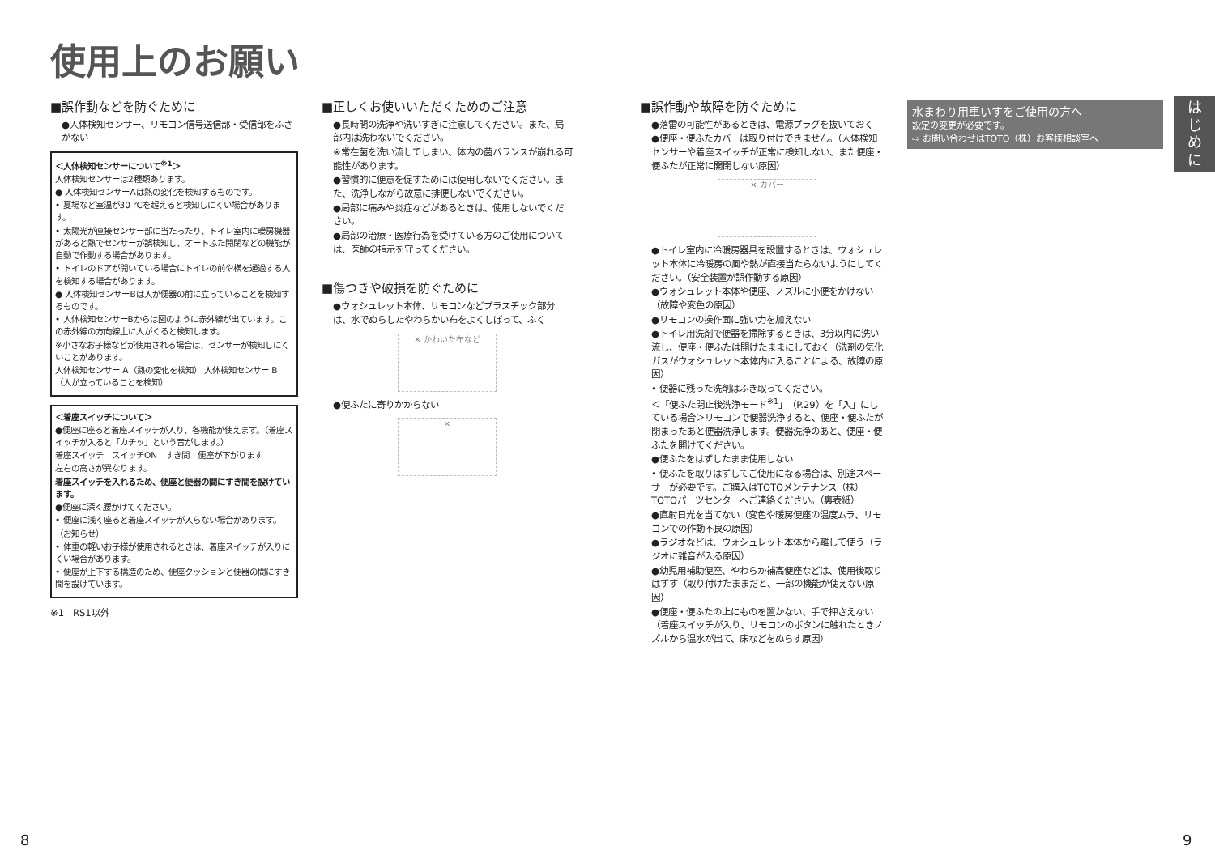使用上のお願い
■誤作動などを防ぐために
●人体検知センサー、リモコン信号送信部・受信部をふさがない
＜人体検知センサーについて<sup>※1</sup>＞
人体検知センサーは2種類あります。
● 人体検知センサーAは熱の変化を検知するものです。
• 夏場など室温が30 ℃を超えると検知しにくい場合があります。
• 太陽光が直接センサー部に当たったり、トイレ室内に暖房機器があると熱でセンサーが誤検知し、オートふた開閉などの機能が自動で作動する場合があります。
• トイレのドアが開いている場合にトイレの前や横を通過する人を検知する場合があります。
● 人体検知センサーBは人が便器の前に立っていることを検知するものです。
• 人体検知センサーBからは図のように赤外線が出ています。この赤外線の方向線上に人がくると検知します。
※小さなお子様などが使用される場合は、センサーが検知しにくいことがあります。
人体検知センサー A（熱の変化を検知） 人体検知センサー B（人が立っていることを検知）
＜着座スイッチについて＞
●便座に座ると着座スイッチが入り、各機能が使えます。（着座スイッチが入ると「カチッ」という音がします。）
着座スイッチ　スイッチON　すき間　便座が下がります
左右の高さが異なります。
着座スイッチを入れるため、便座と便器の間にすき間を設けています。
●便座に深く腰かけてください。
• 便座に浅く座ると着座スイッチが入らない場合があります。
（お知らせ）
• 体重の軽いお子様が使用されるときは、着座スイッチが入りにくい場合があります。
• 便座が上下する構造のため、便座クッションと便器の間にすき間を設けています。
※1　RS1以外
■正しくお使いいただくためのご注意
●長時間の洗浄や洗いすぎに注意してください。また、局部内は洗わないでください。
※常在菌を洗い流してしまい、体内の菌バランスが崩れる可能性があります。
●習慣的に便意を促すためには使用しないでください。また、洗浄しながら故意に排便しないでください。
●局部に痛みや炎症などがあるときは、使用しないでください。
●局部の治療・医療行為を受けている方のご使用については、医師の指示を守ってください。
■傷つきや破損を防ぐために
●ウォシュレット本体、リモコンなどプラスチック部分は、水でぬらしたやわらかい布をよくしぼって、ふく
✕ かわいた布など
●便ふたに寄りかからない
✕
■誤作動や故障を防ぐために
●落雷の可能性があるときは、電源プラグを抜いておく
●便座・便ふたカバーは取り付けできません。（人体検知センサーや着座スイッチが正常に検知しない、また便座・便ふたが正常に開閉しない原因）
✕ カバー
●トイレ室内に冷暖房器具を設置するときは、ウォシュレット本体に冷暖房の風や熱が直接当たらないようにしてください。（安全装置が誤作動する原因）
●ウォシュレット本体や便座、ノズルに小便をかけない（故障や変色の原因）
●リモコンの操作面に強い力を加えない
●トイレ用洗剤で便器を掃除するときは、3分以内に洗い流し、便座・便ふたは開けたままにしておく（洗剤の気化ガスがウォシュレット本体内に入ることによる、故障の原因）
• 便器に残った洗剤はふき取ってください。
＜「便ふた閉止後洗浄モード<sup>※1</sup>」（P.29）を「入」にしている場合＞リモコンで便器洗浄すると、便座・便ふたが閉まったあと便器洗浄します。便器洗浄のあと、便座・便ふたを開けてください。
●便ふたをはずしたまま使用しない
• 便ふたを取りはずしてご使用になる場合は、別途スペーサーが必要です。ご購入はTOTOメンテナンス（株）TOTOパーツセンターへご連絡ください。（裏表紙）
●直射日光を当てない（変色や暖房便座の温度ムラ、リモコンでの作動不良の原因）
●ラジオなどは、ウォシュレット本体から離して使う（ラジオに雑音が入る原因）
●幼児用補助便座、やわらか補高便座などは、使用後取りはずす（取り付けたままだと、一部の機能が使えない原因）
●便座・便ふたの上にものを置かない、手で押さえない（着座スイッチが入り、リモコンのボタンに触れたときノズルから温水が出て、床などをぬらす原因）
水まわり用車いすをご使用の方へ
設定の変更が必要です。
⇨ お問い合わせはTOTO（株）お客様相談室へ
は
じ
め
に
8 9